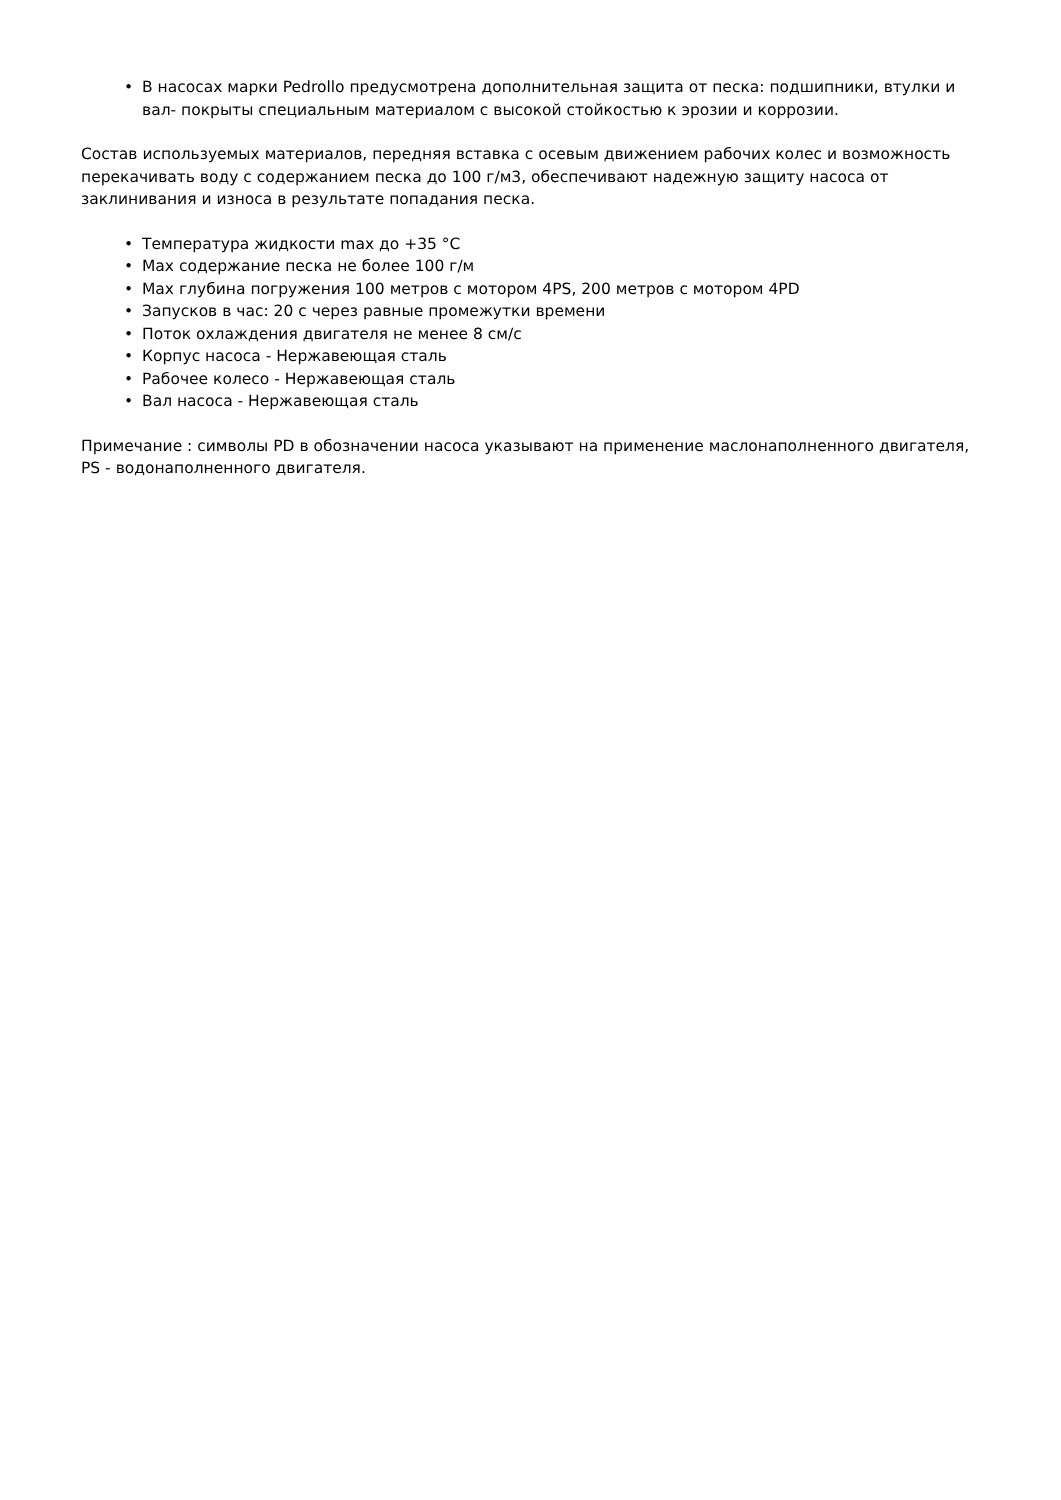• В насосах марки Pedrollo предусмотрена дополнительная защита от песка: подшипники, втулки и вал- покрыты специальным материалом с высокой стойкостью к эрозии и коррозии.
Состав используемых материалов, передняя вставка с осевым движением рабочих колес и возможность перекачивать воду с содержанием песка до 100 г/м3, обеспечивают надежную защиту насоса от заклинивания и износа в результате попадания песка.
• Температура жидкости max до +35 °С
• Max содержание песка не более 100 г/м
• Max глубина погружения 100 метров с мотором 4PS, 200 метров с мотором 4PD
• Запусков в час: 20 с через равные промежутки времени
• Поток охлаждения двигателя не менее 8 см/с
• Корпус насоса - Нержавеющая сталь
• Рабочее колесо - Нержавеющая сталь
• Вал насоса - Нержавеющая сталь
Примечание : символы PD в обозначении насоса указывают на применение маслонаполненного двигателя, PS - водонаполненного двигателя.